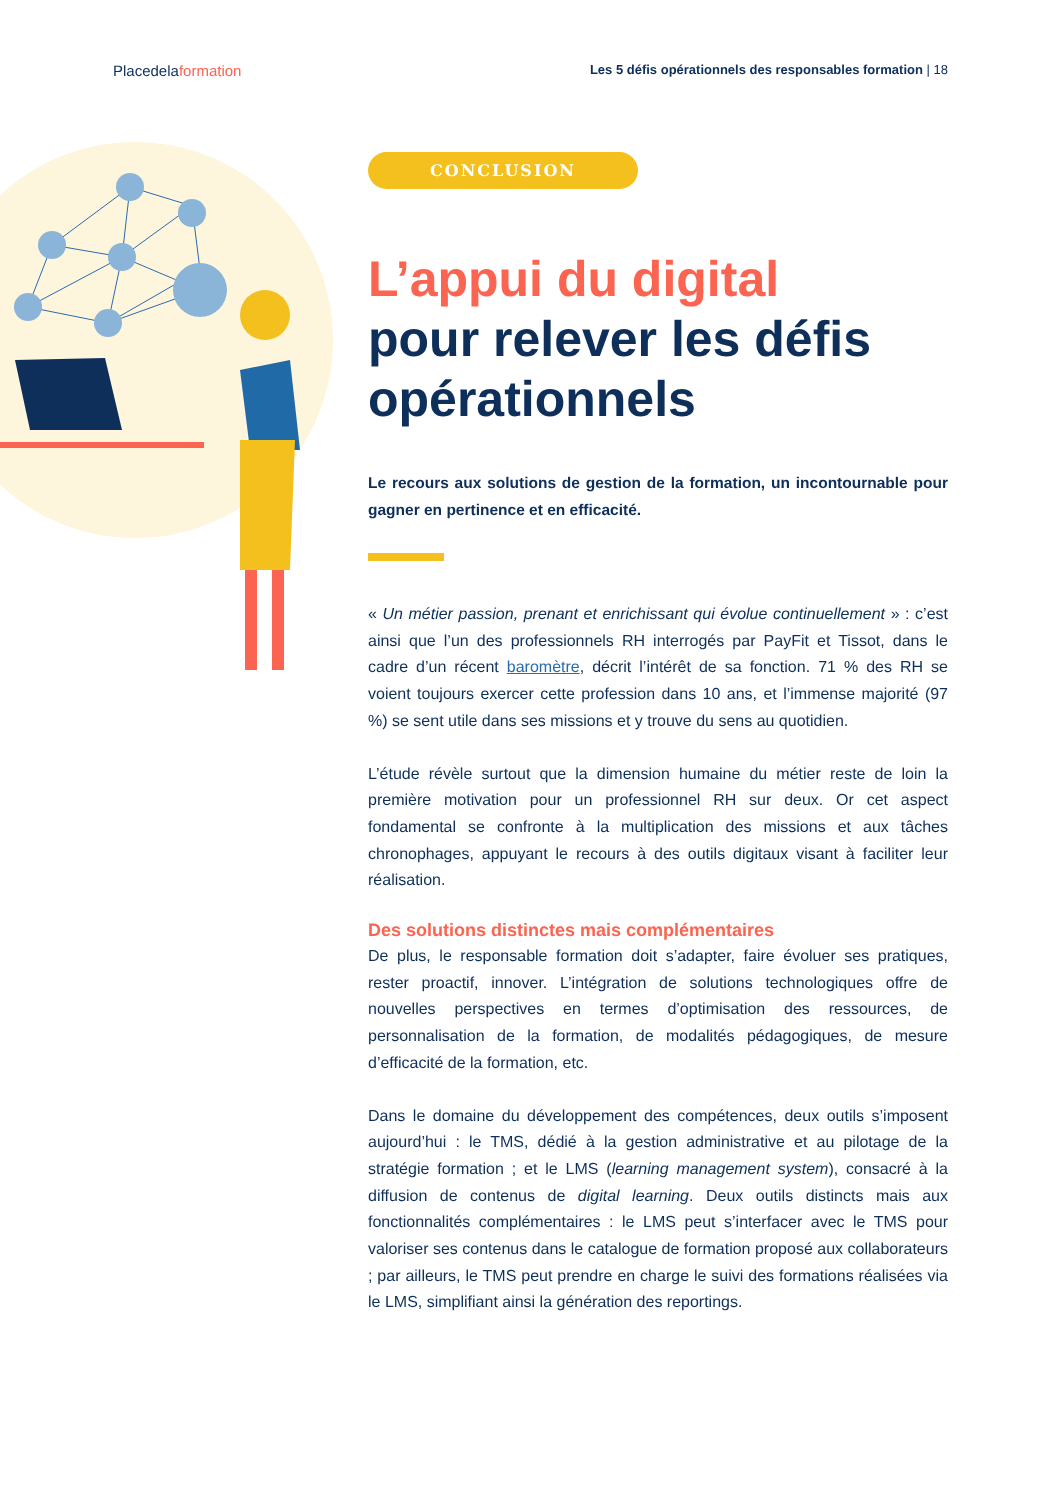Placedelaformation
Les 5 défis opérationnels des responsables formation | 18
CONCLUSION
L’appui du digital
pour relever les défis opérationnels
Le recours aux solutions de gestion de la formation, un incontournable pour gagner en pertinence et en efficacité.
« Un métier passion, prenant et enrichissant qui évolue continuellement » : c’est ainsi que l’un des professionnels RH interrogés par PayFit et Tissot, dans le cadre d’un récent baromètre, décrit l’intérêt de sa fonction. 71 % des RH se voient toujours exercer cette profession dans 10 ans, et l’immense majorité (97 %) se sent utile dans ses missions et y trouve du sens au quotidien.
L’étude révèle surtout que la dimension humaine du métier reste de loin la première motivation pour un professionnel RH sur deux. Or cet aspect fondamental se confronte à la multiplication des missions et aux tâches chronophages, appuyant le recours à des outils digitaux visant à faciliter leur réalisation.
Des solutions distinctes mais complémentaires
De plus, le responsable formation doit s’adapter, faire évoluer ses pratiques, rester proactif, innover. L’intégration de solutions technologiques offre de nouvelles perspectives en termes d’optimisation des ressources, de personnalisation de la formation, de modalités pédagogiques, de mesure d’efficacité de la formation, etc.
Dans le domaine du développement des compétences, deux outils s’imposent aujourd’hui : le TMS, dédié à la gestion administrative et au pilotage de la stratégie formation ; et le LMS (learning management system), consacré à la diffusion de contenus de digital learning. Deux outils distincts mais aux fonctionnalités complémentaires : le LMS peut s’interfacer avec le TMS pour valoriser ses contenus dans le catalogue de formation proposé aux collaborateurs ; par ailleurs, le TMS peut prendre en charge le suivi des formations réalisées via le LMS, simplifiant ainsi la génération des reportings.